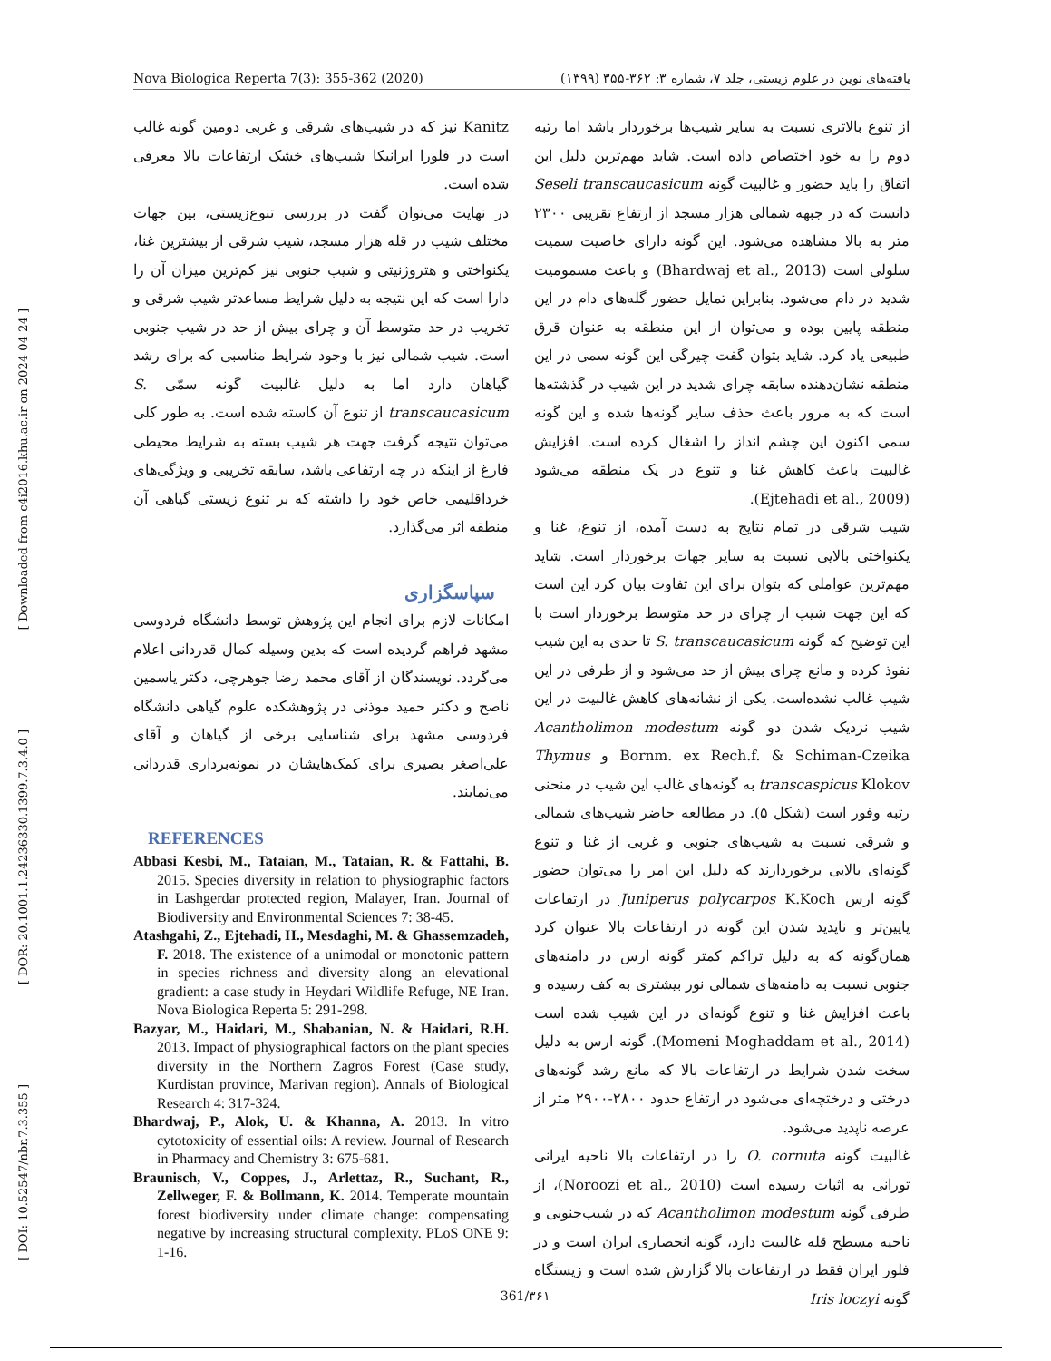Nova Biologica Reperta 7(3): 355-362 (2020) یافته‌های نوین در علوم زیستی، جلد ۷، شماره ۳: ۳۶۲-۳۵۵ (۱۳۹۹)
[ Downloaded from c4i2016.khu.ac.ir on 2024-04-24 ]
[ DOR: 20.1001.1.24236330.1399.7.3.4.0 ]
[ DOI: 10.52547/nbr.7.3.355 ]
Kanitz نیز که در شیب‌های شرقی و غربی دومین گونه غالب است در فلورا ایرانیکا شیب‌های خشک ارتفاعات بالا معرفی شده است.
در نهایت می‌توان گفت در بررسی تنوع‌زیستی، بین جهات مختلف شیب در قله هزار مسجد، شیب شرقی از بیشترین غنا، یکنواختی و هتروژنیتی و شیب جنوبی نیز کم‌ترین میزان آن را دارا است که این نتیجه به دلیل شرایط مساعدتر شیب شرقی و تخریب در حد متوسط آن و چرای بیش از حد در شیب جنوبی است. شیب شمالی نیز با وجود شرایط مناسبی که برای رشد گیاهان دارد اما به دلیل غالبیت گونه سمّی S. transcaucasicum از تنوع آن کاسته شده است. به طور کلی می‌توان نتیجه گرفت جهت هر شیب بسته به شرایط محیطی فارغ از اینکه در چه ارتفاعی باشد، سابقه تخریبی و ویژگی‌های خرداقلیمی خاص خود را داشته که بر تنوع زیستی گیاهی آن منطقه اثر می‌گذارد.
سپاسگزاری
امکانات لازم برای انجام این پژوهش توسط دانشگاه فردوسی مشهد فراهم گردیده است که بدین وسیله کمال قدردانی اعلام می‌گردد. نویسندگان از آقای محمد رضا جوهرچی، دکتر یاسمین ناصح و دکتر حمید موذنی در پژوهشکده علوم گیاهی دانشگاه فردوسی مشهد برای شناسایی برخی از گیاهان و آقای علی‌اصغر بصیری برای کمک‌هایشان در نمونه‌برداری قدردانی می‌نمایند.
REFERENCES
Abbasi Kesbi, M., Tataian, M., Tataian, R. & Fattahi, B. 2015. Species diversity in relation to physiographic factors in Lashgerdar protected region, Malayer, Iran. Journal of Biodiversity and Environmental Sciences 7: 38-45.
Atashgahi, Z., Ejtehadi, H., Mesdaghi, M. & Ghassemzadeh, F. 2018. The existence of a unimodal or monotonic pattern in species richness and diversity along an elevational gradient: a case study in Heydari Wildlife Refuge, NE Iran. Nova Biologica Reperta 5: 291-298.
Bazyar, M., Haidari, M., Shabanian, N. & Haidari, R.H. 2013. Impact of physiographical factors on the plant species diversity in the Northern Zagros Forest (Case study, Kurdistan province, Marivan region). Annals of Biological Research 4: 317-324.
Bhardwaj, P., Alok, U. & Khanna, A. 2013. In vitro cytotoxicity of essential oils: A review. Journal of Research in Pharmacy and Chemistry 3: 675-681.
Braunisch, V., Coppes, J., Arlettaz, R., Suchant, R., Zellweger, F. & Bollmann, K. 2014. Temperate mountain forest biodiversity under climate change: compensating negative by increasing structural complexity. PLoS ONE 9: 1-16.
از تنوع بالاتری نسبت به سایر شیب‌ها برخوردار باشد اما رتبه دوم را به خود اختصاص داده است. شاید مهم‌ترین دلیل این اتفاق را باید حضور و غالبیت گونه Seseli transcaucasicum دانست که در جبهه شمالی هزار مسجد از ارتفاع تقریبی ۲۳۰۰ متر به بالا مشاهده می‌شود. این گونه دارای خاصیت سمیت سلولی است (Bhardwaj et al., 2013) و باعث مسمومیت شدید در دام می‌شود. بنابراین تمایل حضور گله‌های دام در این منطقه پایین بوده و می‌توان از این منطقه به عنوان قرق طبیعی یاد کرد. شاید بتوان گفت چیرگی این گونه سمی در این منطقه نشان‌دهنده سابقه چرای شدید در این شیب در گذشته‌ها است که به مرور باعث حذف سایر گونه‌ها شده و این گونه سمی اکنون این چشم انداز را اشغال کرده است. افزایش غالبیت باعث کاهش غنا و تنوع در یک منطقه می‌شود (Ejtehadi et al., 2009).
شیب شرقی در تمام نتایج به دست آمده، از تنوع، غنا و یکنواختی بالایی نسبت به سایر جهات برخوردار است. شاید مهم‌ترین عواملی که بتوان برای این تفاوت بیان کرد این است که این جهت شیب از چرای در حد متوسط برخوردار است با این توضیح که گونه S. transcaucasicum تا حدی به این شیب نفوذ کرده و مانع چرای بیش از حد می‌شود و از طرفی در این شیب غالب نشده‌است. یکی از نشانه‌های کاهش غالبیت در این شیب نزدیک شدن دو گونه Acantholimon modestum Bornm. ex Rech.f. & Schiman-Czeika و Thymus transcaspicus Klokov به گونه‌های غالب این شیب در منحنی رتبه وفور است (شکل ۵). در مطالعه حاضر شیب‌های شمالی و شرقی نسبت به شیب‌های جنوبی و غربی از غنا و تنوع گونه‌ای بالایی برخوردارند که دلیل این امر را می‌توان حضور گونه ارس Juniperus polycarpos K.Koch در ارتفاعات پایین‌تر و ناپدید شدن این گونه در ارتفاعات بالا عنوان کرد همان‌گونه که به دلیل تراکم کمتر گونه ارس در دامنه‌های جنوبی نسبت به دامنه‌های شمالی نور بیشتری به کف رسیده و باعث افزایش غنا و تنوع گونه‌ای در این شیب شده است (Momeni Moghaddam et al., 2014). گونه ارس به دلیل سخت شدن شرایط در ارتفاعات بالا که مانع رشد گونه‌های درختی و درختچه‌ای می‌شود در ارتفاع حدود ۲۸۰۰-۲۹۰۰ متر از عرصه ناپدید می‌شود.
غالبیت گونه O. cornuta را در ارتفاعات بالا ناحیه ایرانی تورانی به اثبات رسیده است (Noroozi et al., 2010)، از طرفی گونه Acantholimon modestum که در شیب‌جنوبی و ناحیه مسطح قله غالبیت دارد، گونه انحصاری ایران است و در فلور ایران فقط در ارتفاعات بالا گزارش شده است و زیستگاه گونه Iris loczyi
361/۳۶۱